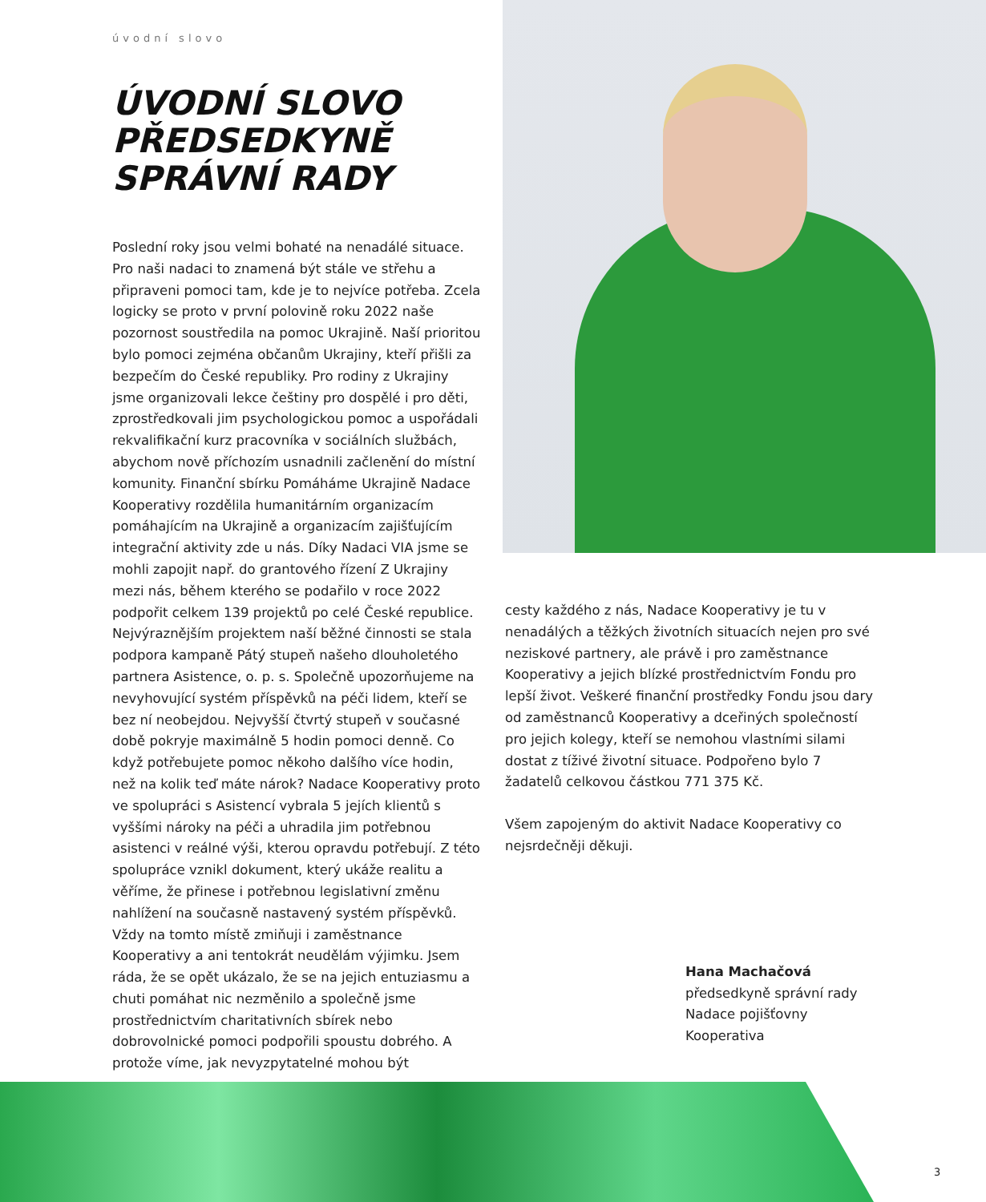úvodní slovo
ÚVODNÍ SLOVO PŘEDSEDKYNĚ SPRÁVNÍ RADY
Poslední roky jsou velmi bohaté na nenadálé situace. Pro naši nadaci to znamená být stále ve střehu a připraveni pomoci tam, kde je to nejvíce potřeba. Zcela logicky se proto v první polovině roku 2022 naše pozornost soustředila na pomoc Ukrajině. Naší prioritou bylo pomoci zejména občanům Ukrajiny, kteří přišli za bezpečím do České republiky. Pro rodiny z Ukrajiny jsme organizovali lekce češtiny pro dospělé i pro děti, zprostředkovali jim psychologickou pomoc a uspořádali rekvalifikační kurz pracovníka v sociálních službách, abychom nově příchozím usnadnili začlenění do místní komunity. Finanční sbírku Pomáháme Ukrajině Nadace Kooperativy rozdělila humanitárním organizacím pomáhajícím na Ukrajině a organizacím zajišťujícím integrační aktivity zde u nás. Díky Nadaci VIA jsme se mohli zapojit např. do grantového řízení Z Ukrajiny mezi nás, během kterého se podařilo v roce 2022 podpořit celkem 139 projektů po celé České republice. Nejvýraznějším projektem naší běžné činnosti se stala podpora kampaně Pátý stupeň našeho dlouholetého partnera Asistence, o. p. s. Společně upozorňujeme na nevyhovující systém příspěvků na péči lidem, kteří se bez ní neobejdou. Nejvyšší čtvrtý stupeň v současné době pokryje maximálně 5 hodin pomoci denně. Co když potřebujete pomoc někoho dalšího více hodin, než na kolik teď máte nárok? Nadace Kooperativy proto ve spolupráci s Asistencí vybrala 5 jejích klientů s vyššími nároky na péči a uhradila jim potřebnou asistenci v reálné výši, kterou opravdu potřebují. Z této spolupráce vznikl dokument, který ukáže realitu a věříme, že přinese i potřebnou legislativní změnu nahlížení na současně nastavený systém příspěvků. Vždy na tomto místě zmiňuji i zaměstnance Kooperativy a ani tentokrát neudělám výjimku. Jsem ráda, že se opět ukázalo, že se na jejich entuziasmu a chuti pomáhat nic nezměnilo a společně jsme prostřednictvím charitativních sbírek nebo dobrovolnické pomoci podpořili spoustu dobrého. A protože víme, jak nevyzpytatelné mohou být
cesty každého z nás, Nadace Kooperativy je tu v nenadálých a těžkých životních situacích nejen pro své neziskové partnery, ale právě i pro zaměstnance Kooperativy a jejich blízké prostřednictvím Fondu pro lepší život. Veškeré finanční prostředky Fondu jsou dary od zaměstnanců Kooperativy a dceřiných společností pro jejich kolegy, kteří se nemohou vlastními silami dostat z tíživé životní situace. Podpořeno bylo 7 žadatelů celkovou částkou 771 375 Kč.
Všem zapojeným do aktivit Nadace Kooperativy co nejsrdečněji děkuji.
Hana Machačová
předsedkyně správní rady
Nadace pojišťovny Kooperativa
3